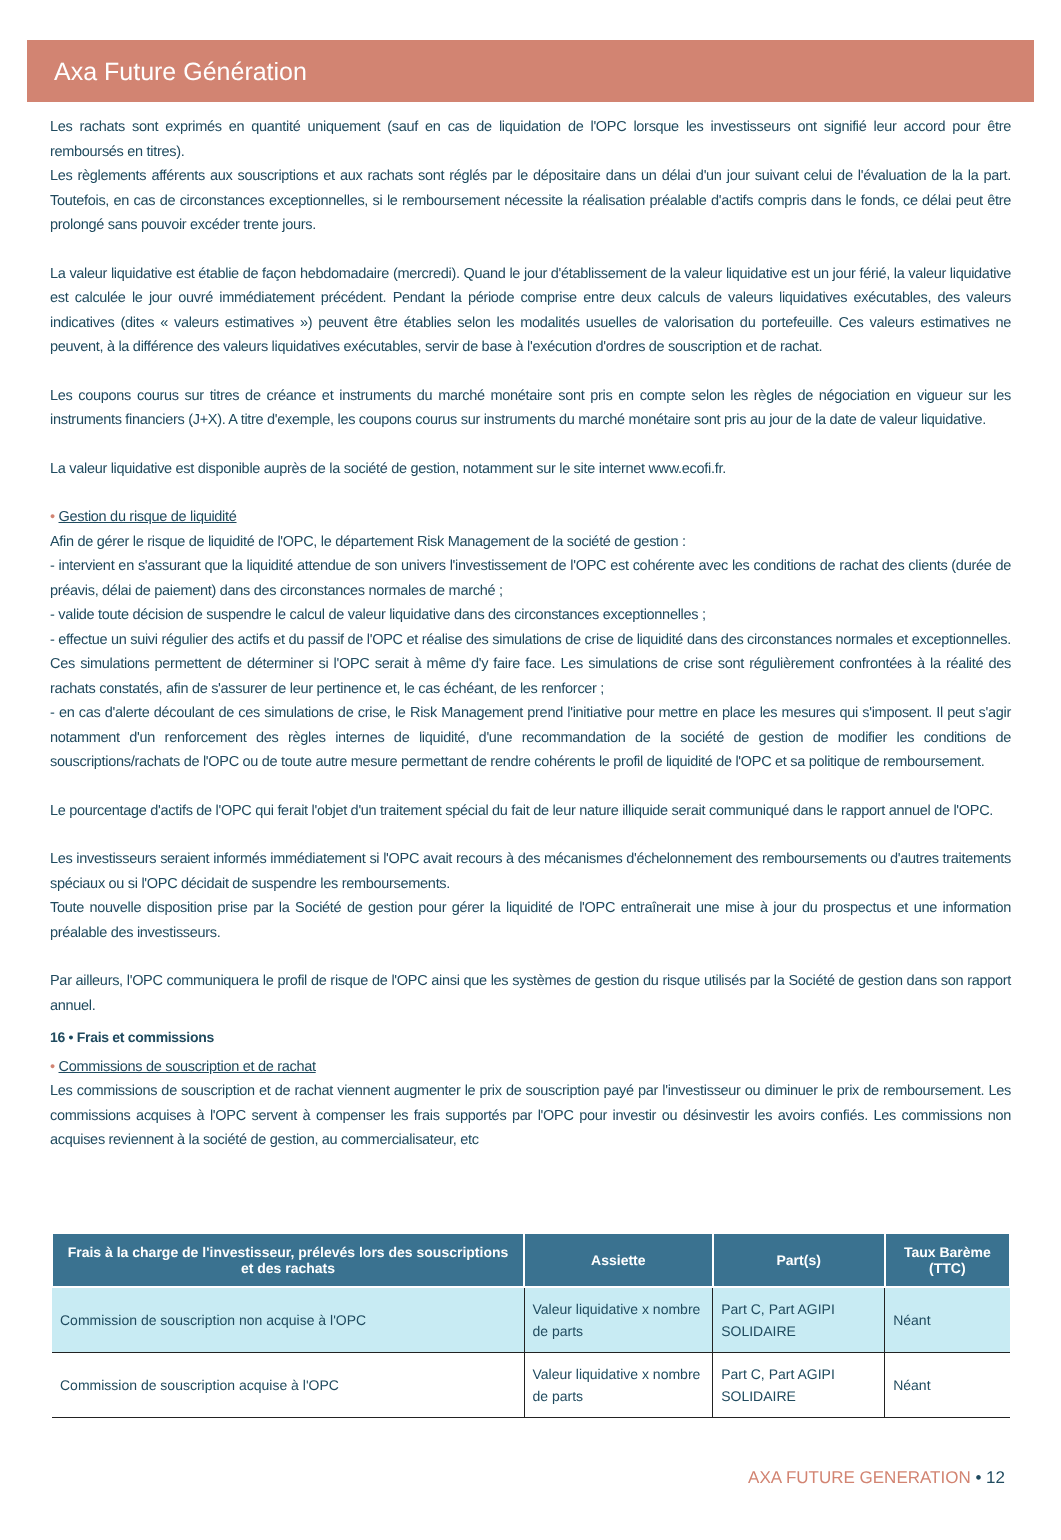Axa Future Génération
Les rachats sont exprimés en quantité uniquement (sauf en cas de liquidation de l'OPC lorsque les investisseurs ont signifié leur accord pour être remboursés en titres).
Les règlements afférents aux souscriptions et aux rachats sont réglés par le dépositaire dans un délai d'un jour suivant celui de l'évaluation de la la part. Toutefois, en cas de circonstances exceptionnelles, si le remboursement nécessite la réalisation préalable d'actifs compris dans le fonds, ce délai peut être prolongé sans pouvoir excéder trente jours.
La valeur liquidative est établie de façon hebdomadaire (mercredi). Quand le jour d'établissement de la valeur liquidative est un jour férié, la valeur liquidative est calculée le jour ouvré immédiatement précédent. Pendant la période comprise entre deux calculs de valeurs liquidatives exécutables, des valeurs indicatives (dites « valeurs estimatives ») peuvent être établies selon les modalités usuelles de valorisation du portefeuille. Ces valeurs estimatives ne peuvent, à la différence des valeurs liquidatives exécutables, servir de base à l'exécution d'ordres de souscription et de rachat.
Les coupons courus sur titres de créance et instruments du marché monétaire sont pris en compte selon les règles de négociation en vigueur sur les instruments financiers (J+X). A titre d'exemple, les coupons courus sur instruments du marché monétaire sont pris au jour de la date de valeur liquidative.
La valeur liquidative est disponible auprès de la société de gestion, notamment sur le site internet www.ecofi.fr.
• Gestion du risque de liquidité
Afin de gérer le risque de liquidité de l'OPC, le département Risk Management de la société de gestion :
- intervient en s'assurant que la liquidité attendue de son univers l'investissement de l'OPC est cohérente avec les conditions de rachat des clients (durée de préavis, délai de paiement) dans des circonstances normales de marché ;
- valide toute décision de suspendre le calcul de valeur liquidative dans des circonstances exceptionnelles ;
- effectue un suivi régulier des actifs et du passif de l'OPC et réalise des simulations de crise de liquidité dans des circonstances normales et exceptionnelles. Ces simulations permettent de déterminer si l'OPC serait à même d'y faire face. Les simulations de crise sont régulièrement confrontées à la réalité des rachats constatés, afin de s'assurer de leur pertinence et, le cas échéant, de les renforcer ;
- en cas d'alerte découlant de ces simulations de crise, le Risk Management prend l'initiative pour mettre en place les mesures qui s'imposent. Il peut s'agir notamment d'un renforcement des règles internes de liquidité, d'une recommandation de la société de gestion de modifier les conditions de souscriptions/rachats de l'OPC ou de toute autre mesure permettant de rendre cohérents le profil de liquidité de l'OPC et sa politique de remboursement.
Le pourcentage d'actifs de l'OPC qui ferait l'objet d'un traitement spécial du fait de leur nature illiquide serait communiqué dans le rapport annuel de l'OPC.
Les investisseurs seraient informés immédiatement si l'OPC avait recours à des mécanismes d'échelonnement des remboursements ou d'autres traitements spéciaux ou si l'OPC décidait de suspendre les remboursements.
Toute nouvelle disposition prise par la Société de gestion pour gérer la liquidité de l'OPC entraînerait une mise à jour du prospectus et une information préalable des investisseurs.
Par ailleurs, l'OPC communiquera le profil de risque de l'OPC ainsi que les systèmes de gestion du risque utilisés par la Société de gestion dans son rapport annuel.
16 • Frais et commissions
• Commissions de souscription et de rachat
Les commissions de souscription et de rachat viennent augmenter le prix de souscription payé par l'investisseur ou diminuer le prix de remboursement. Les commissions acquises à l'OPC servent à compenser les frais supportés par l'OPC pour investir ou désinvestir les avoirs confiés. Les commissions non acquises reviennent à la société de gestion, au commercialisateur, etc
| Frais à la charge de l'investisseur, prélevés lors des souscriptions et des rachats | Assiette | Part(s) | Taux Barème (TTC) |
| --- | --- | --- | --- |
| Commission de souscription non acquise à l'OPC | Valeur liquidative x nombre de parts | Part C, Part AGIPI SOLIDAIRE | Néant |
| Commission de souscription acquise à l'OPC | Valeur liquidative x nombre de parts | Part C, Part AGIPI SOLIDAIRE | Néant |
AXA FUTURE GENERATION • 12